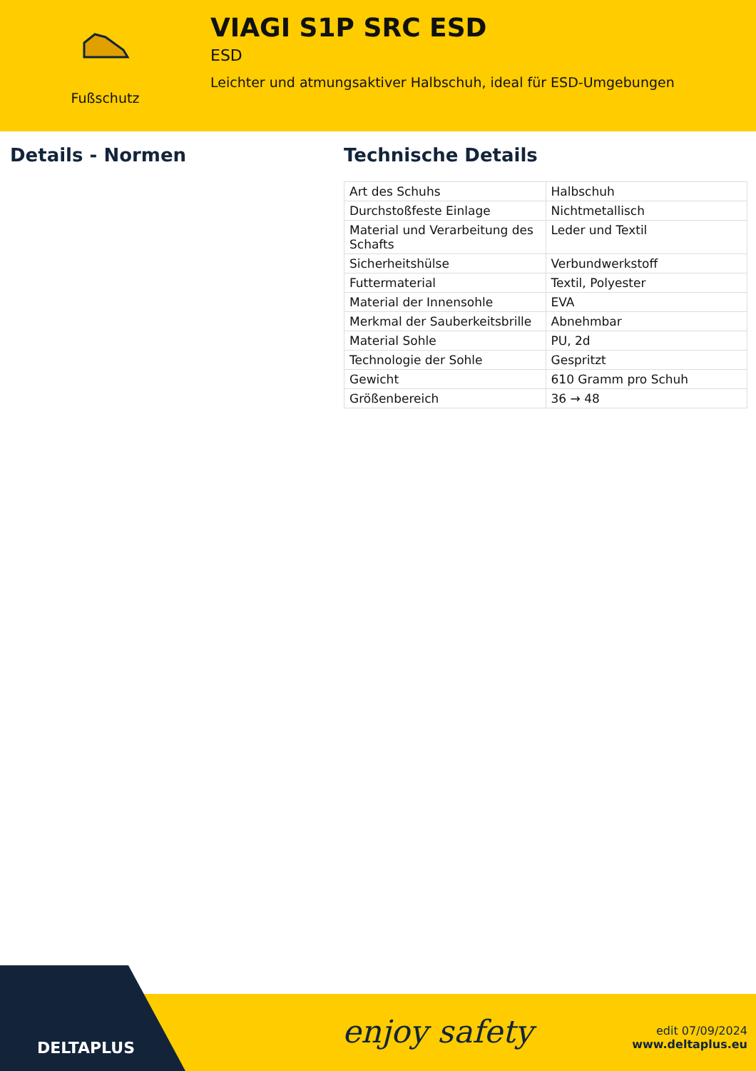Fußschutz
VIAGI S1P SRC ESD
ESD
Leichter und atmungsaktiver Halbschuh, ideal für ESD-Umgebungen
Details - Normen Technische Details
| Art des Schuhs | Halbschuh |
| Durchstoßfeste Einlage | Nichtmetallisch |
| Material und Verarbeitung des Schafts | Leder und Textil |
| Sicherheitshülse | Verbundwerkstoff |
| Futtermaterial | Textil, Polyester |
| Material der Innensohle | EVA |
| Merkmal der Sauberkeitsbrille | Abnehmbar |
| Material Sohle | PU, 2d |
| Technologie der Sohle | Gespritzt |
| Gewicht | 610 Gramm pro Schuh |
| Größenbereich | 36 → 48 |
DELTAPLUS enjoy safety
edit 07/09/2024
www.deltaplus.eu